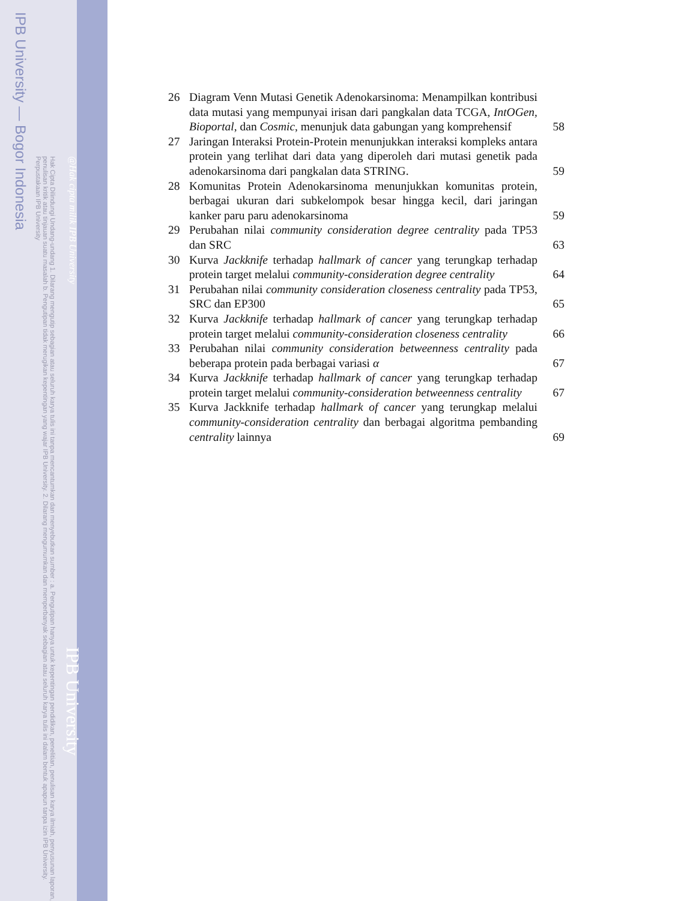IPB University — Bogor Indonesia
Hak Cipta Dilindungi Undang-undang 1. Dilarang mengutip sebagian atau seluruh karya tulis ini tanpa mencantumkan dan menyebutkan sumber : a. Pengutipan hanya untuk kepentingan pendidikan, penelitian, penulisan karya ilmiah, penyusunan laporan, penulisan kritik atau tinjauan suatu masalah b. Pengutipan tidak merugikan kepentingan yang wajar IPB University. 2. Dilarang mengumumkan dan memperbanyak sebagian atau seluruh karya tulis ini dalam bentuk apapun tanpa izin IPB University. Perpustakaan IPB University
@Hak cipta milik IPB University IPB University
26 Diagram Venn Mutasi Genetik Adenokarsinoma: Menampilkan kontribusi data mutasi yang mempunyai irisan dari pangkalan data TCGA, IntOGen, Bioportal, dan Cosmic, menunjuk data gabungan yang komprehensif
58
27 Jaringan Interaksi Protein-Protein menunjukkan interaksi kompleks antara protein yang terlihat dari data yang diperoleh dari mutasi genetik pada adenokarsinoma dari pangkalan data STRING.
59
28 Komunitas Protein Adenokarsinoma menunjukkan komunitas protein, berbagai ukuran dari subkelompok besar hingga kecil, dari jaringan kanker paru paru adenokarsinoma
59
29 Perubahan nilai community consideration degree centrality pada TP53 dan SRC
63
30 Kurva Jackknife terhadap hallmark of cancer yang terungkap terhadap protein target melalui community-consideration degree centrality
64
31 Perubahan nilai community consideration closeness centrality pada TP53, SRC dan EP300
65
32 Kurva Jackknife terhadap hallmark of cancer yang terungkap terhadap protein target melalui community-consideration closeness centrality
66
33 Perubahan nilai community consideration betweenness centrality pada beberapa protein pada berbagai variasi α
67
34 Kurva Jackknife terhadap hallmark of cancer yang terungkap terhadap protein target melalui community-consideration betweenness centrality
67
35 Kurva Jackknife terhadap hallmark of cancer yang terungkap melalui community-consideration centrality dan berbagai algoritma pembanding centrality lainnya
69